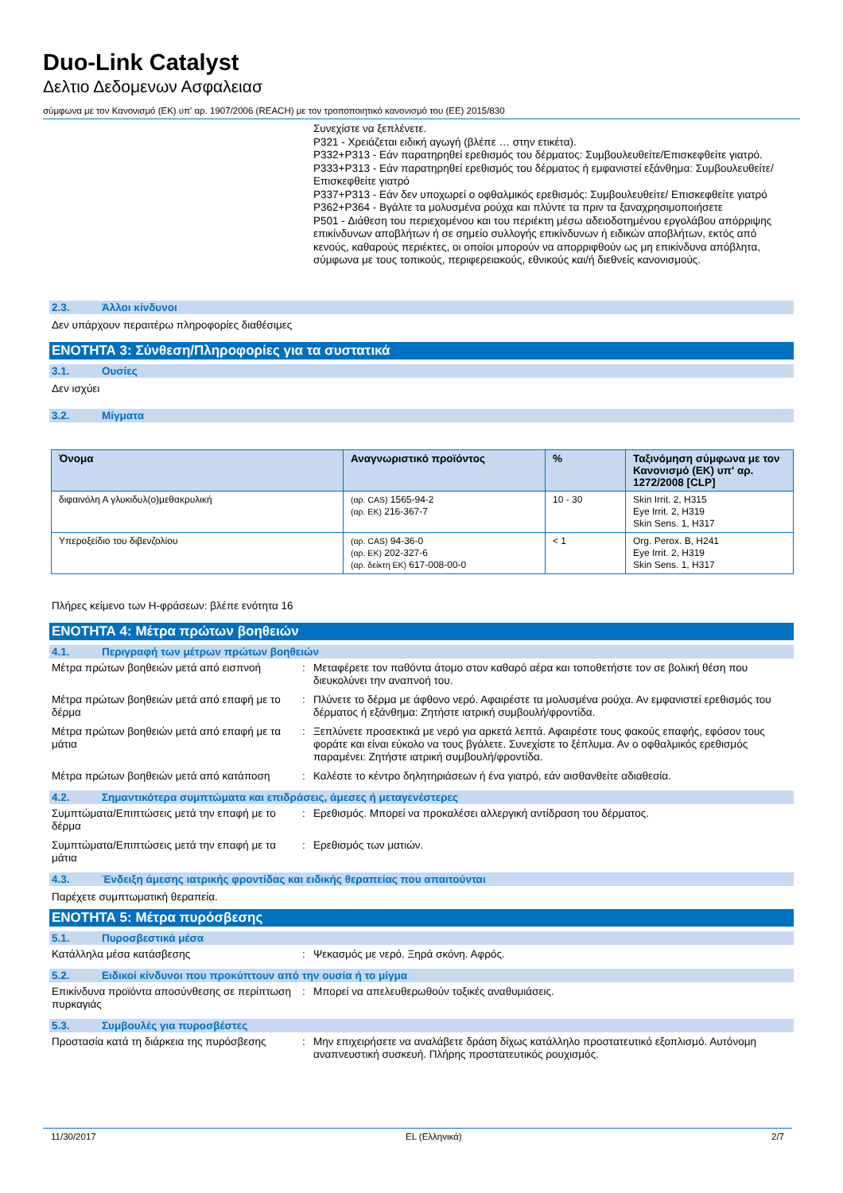Duo-Link Catalyst
Δελτιο Δεδομενων Ασφαλειασ
σύμφωνα με τον Κανονισμό (ΕΚ) υπ' αρ. 1907/2006 (REACH) με τον τροποποιητικό κανονισμό του (ΕΕ) 2015/830
Συνεχίστε να ξεπλένετε.
P321 - Χρειάζεται ειδική αγωγή (βλέπε … στην ετικέτα).
P332+P313 - Εάν παρατηρηθεί ερεθισμός του δέρματος: Συμβουλευθείτε/Επισκεφθείτε γιατρό.
P333+P313 - Εάν παρατηρηθεί ερεθισμός του δέρματος ή εμφανιστεί εξάνθημα: Συμβουλευθείτε/ Επισκεφθείτε γιατρό
P337+P313 - Εάν δεν υποχωρεί ο οφθαλμικός ερεθισμός: Συμβουλευθείτε/ Επισκεφθείτε γιατρό
P362+P364 - Βγάλτε τα μολυσμένα ρούχα και πλύντε τα πριν τα ξαναχρησιμοποιήσετε
P501 - Διάθεση του περιεχομένου και του περιέκτη μέσω αδειοδοτημένου εργολάβου απόρριψης επικίνδυνων αποβλήτων ή σε σημείο συλλογής επικίνδυνων ή ειδικών αποβλήτων, εκτός από κενούς, καθαρούς περιέκτες, οι οποίοι μπορούν να απορριφθούν ως μη επικίνδυνα απόβλητα, σύμφωνα με τους τοπικούς, περιφερειακούς, εθνικούς και/ή διεθνείς κανονισμούς.
2.3. Άλλοι κίνδυνοι
Δεν υπάρχουν περαιτέρω πληροφορίες διαθέσιμες
ΕΝΟΤΗΤΑ 3: Σύνθεση/Πληροφορίες για τα συστατικά
3.1. Ουσίες
Δεν ισχύει
3.2. Μίγματα
| Όνομα | Αναγνωριστικό προϊόντος | % | Ταξινόμηση σύμφωνα με τον Κανονισμό (ΕΚ) υπ' αρ. 1272/2008 [CLP] |
| --- | --- | --- | --- |
| διφαινόλη Α γλυκιδυλ(ο)μεθακρυλική | (αρ. CAS) 1565-94-2 (αρ. ΕΚ) 216-367-7 | 10 - 30 | Skin Irrit. 2, H315 Eye Irrit. 2, H319 Skin Sens. 1, H317 |
| Υπεροξείδιο του διβενζολίου | (αρ. CAS) 94-36-0 (αρ. ΕΚ) 202-327-6 (αρ. δείκτη ΕΚ) 617-008-00-0 | < 1 | Org. Perox. B, H241 Eye Irrit. 2, H319 Skin Sens. 1, H317 |
Πλήρες κείμενο των H-φράσεων: βλέπε ενότητα 16
ΕΝΟΤΗΤΑ 4: Μέτρα πρώτων βοηθειών
4.1. Περιγραφή των μέτρων πρώτων βοηθειών
Μέτρα πρώτων βοηθειών μετά από εισπνοή : Μεταφέρετε τον παθόντα άτομο στον καθαρό αέρα και τοποθετήστε τον σε βολική θέση που διευκολύνει την αναπνοή του.
Μέτρα πρώτων βοηθειών μετά από επαφή με το δέρμα
: Πλύνετε το δέρμα με άφθονο νερό. Αφαιρέστε τα μολυσμένα ρούχα. Αν εμφανιστεί ερεθισμός του δέρματος ή εξάνθημα: Ζητήστε ιατρική συμβουλή/φροντίδα.
Μέτρα πρώτων βοηθειών μετά από επαφή με τα μάτια
: Ξεπλύνετε προσεκτικά με νερό για αρκετά λεπτά. Αφαιρέστε τους φακούς επαφής, εφόσον τους φοράτε και είναι εύκολο να τους βγάλετε. Συνεχίστε το ξέπλυμα. Αν ο οφθαλμικός ερεθισμός παραμένει: Ζητήστε ιατρική συμβουλή/φροντίδα.
Μέτρα πρώτων βοηθειών μετά από κατάποση
: Καλέστε το κέντρο δηλητηριάσεων ή ένα γιατρό, εάν αισθανθείτε αδιαθεσία.
4.2. Σημαντικότερα συμπτώματα και επιδράσεις, άμεσες ή μεταγενέστερες
Συμπτώματα/Επιπτώσεις μετά την επαφή με το δέρμα
: Ερεθισμός. Μπορεί να προκαλέσει αλλεργική αντίδραση του δέρματος.
Συμπτώματα/Επιπτώσεις μετά την επαφή με τα μάτια
: Ερεθισμός των ματιών.
4.3. Ένδειξη άμεσης ιατρικής φροντίδας και ειδικής θεραπείας που απαιτούνται
Παρέχετε συμπτωματική θεραπεία.
ΕΝΟΤΗΤΑ 5: Μέτρα πυρόσβεσης
5.1. Πυροσβεστικά μέσα
Κατάλληλα μέσα κατάσβεσης : Ψεκασμός με νερό. Ξηρά σκόνη. Αφρός.
5.2. Ειδικοί κίνδυνοι που προκύπτουν από την ουσία ή το μίγμα
Επικίνδυνα προϊόντα αποσύνθεσης σε περίπτωση πυρκαγιάς
: Μπορεί να απελευθερωθούν τοξικές αναθυμιάσεις.
5.3. Συμβουλές για πυροσβέστες
Προστασία κατά τη διάρκεια της πυρόσβεσης
: Μην επιχειρήσετε να αναλάβετε δράση δίχως κατάλληλο προστατευτικό εξοπλισμό. Αυτόνομη αναπνευστική συσκευή. Πλήρης προστατευτικός ρουχισμός.
11/30/2017 EL (Ελληνικά) 2/7